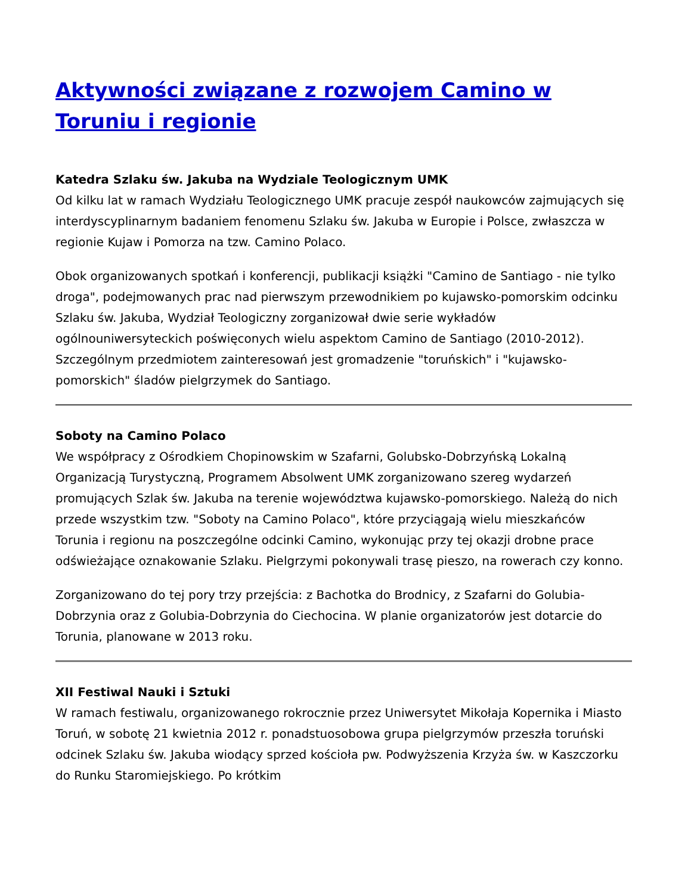Aktywności związane z rozwojem Camino w Toruniu i regionie
Katedra Szlaku św. Jakuba na Wydziale Teologicznym UMK
Od kilku lat w ramach Wydziału Teologicznego UMK pracuje zespół naukowców zajmujących się interdyscyplinarnym badaniem fenomenu Szlaku św. Jakuba w Europie i Polsce, zwłaszcza w regionie Kujaw i Pomorza na tzw. Camino Polaco.
Obok organizowanych spotkań i konferencji, publikacji książki "Camino de Santiago - nie tylko droga", podejmowanych prac nad pierwszym przewodnikiem po kujawsko-pomorskim odcinku Szlaku św. Jakuba, Wydział Teologiczny zorganizował dwie serie wykładów ogólnouniwersyteckich poświęconych wielu aspektom Camino de Santiago (2010-2012). Szczególnym przedmiotem zainteresowań jest gromadzenie "toruńskich" i "kujawsko-pomorskich" śladów pielgrzymek do Santiago.
Soboty na Camino Polaco
We współpracy z Ośrodkiem Chopinowskim w Szafarni, Golubsko-Dobrzyńską Lokalną Organizacją Turystyczną, Programem Absolwent UMK zorganizowano szereg wydarzeń promujących Szlak św. Jakuba na terenie województwa kujawsko-pomorskiego. Należą do nich przede wszystkim tzw. "Soboty na Camino Polaco", które przyciągają wielu mieszkańców Torunia i regionu na poszczególne odcinki Camino, wykonując przy tej okazji drobne prace odświeżające oznakowanie Szlaku. Pielgrzymi pokonywali trasę pieszo, na rowerach czy konno.
Zorganizowano do tej pory trzy przejścia: z Bachotka do Brodnicy, z Szafarni do Golubia-Dobrzynia oraz z Golubia-Dobrzynia do Ciechocina. W planie organizatorów jest dotarcie do Torunia, planowane w 2013 roku.
XII Festiwal Nauki i Sztuki
W ramach festiwalu, organizowanego rokrocznie przez Uniwersytet Mikołaja Kopernika i Miasto Toruń, w sobotę 21 kwietnia 2012 r. ponadstuosobowa grupa pielgrzymów przeszła toruński odcinek Szlaku św. Jakuba wiodący sprzed kościoła pw. Podwyższenia Krzyża św. w Kaszczorku do Runku Staromiejskiego. Po krótkim